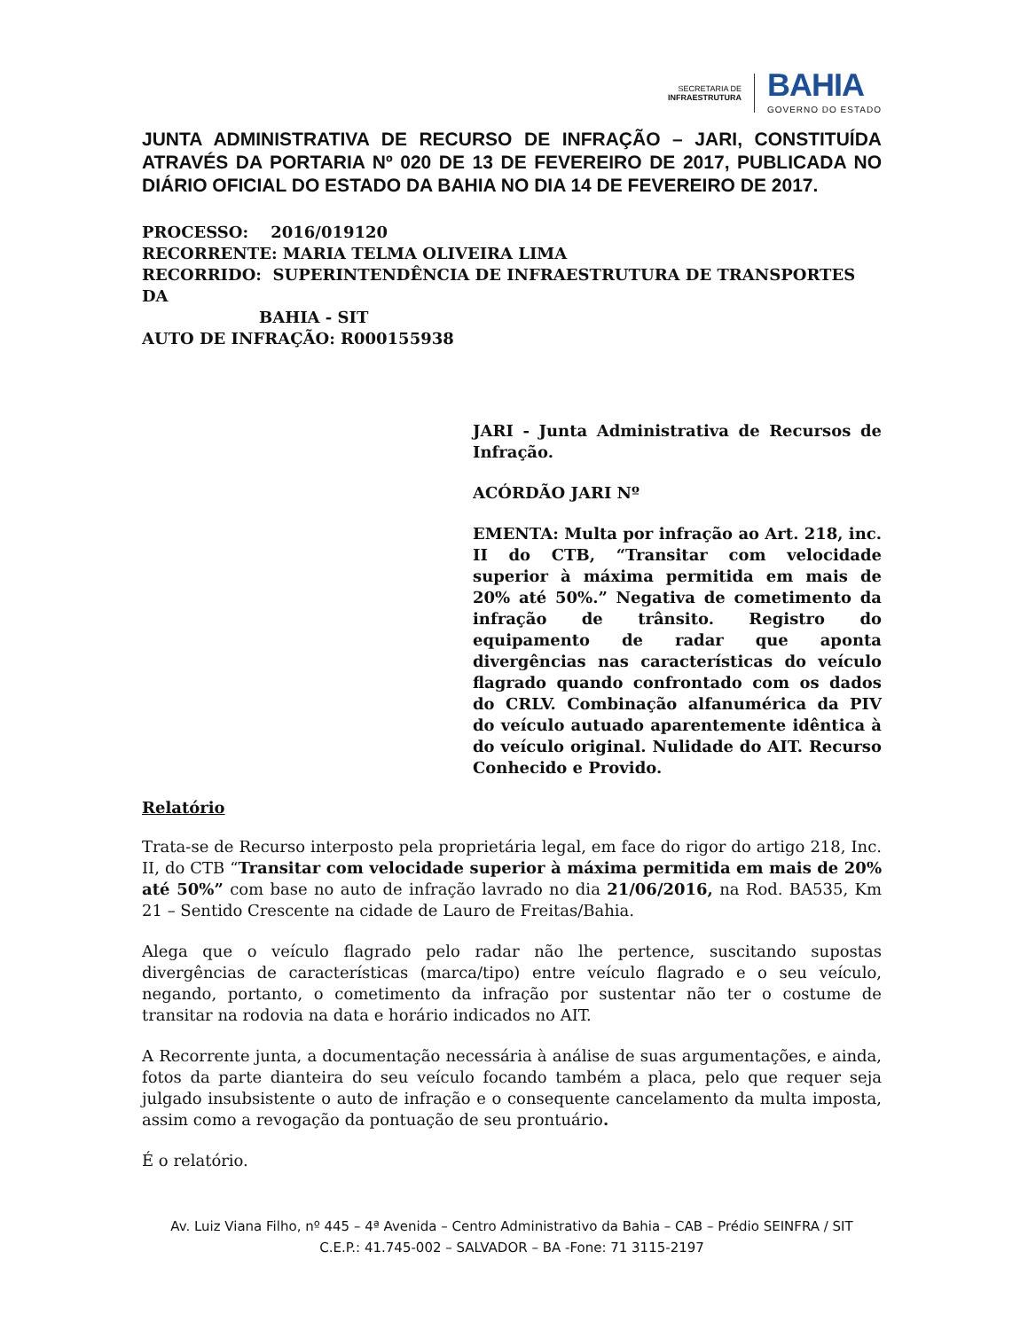SECRETARIA DE
INFRAESTRUTURA
BAHIA
GOVERNO DO ESTADO
JUNTA ADMINISTRATIVA DE RECURSO DE INFRAÇÃO – JARI, CONSTITUÍDA ATRAVÉS DA PORTARIA Nº 020 DE 13 DE FEVEREIRO DE 2017, PUBLICADA NO DIÁRIO OFICIAL DO ESTADO DA BAHIA NO DIA 14 DE FEVEREIRO DE 2017.
PROCESSO: 2016/019120
RECORRENTE: MARIA TELMA OLIVEIRA LIMA
RECORRIDO: SUPERINTENDÊNCIA DE INFRAESTRUTURA DE TRANSPORTES DA
BAHIA - SIT
AUTO DE INFRAÇÃO: R000155938
JARI - Junta Administrativa de Recursos de Infração.
ACÓRDÃO JARI Nº
EMENTA: Multa por infração ao Art. 218, inc. II do CTB, “Transitar com velocidade superior à máxima permitida em mais de 20% até 50%.” Negativa de cometimento da infração de trânsito. Registro do equipamento de radar que aponta divergências nas características do veículo flagrado quando confrontado com os dados do CRLV. Combinação alfanumérica da PIV do veículo autuado aparentemente idêntica à do veículo original. Nulidade do AIT. Recurso Conhecido e Provido.
Relatório
Trata-se de Recurso interposto pela proprietária legal, em face do rigor do artigo 218, Inc. II, do CTB “Transitar com velocidade superior à máxima permitida em mais de 20% até 50%” com base no auto de infração lavrado no dia 21/06/2016, na Rod. BA535, Km 21 – Sentido Crescente na cidade de Lauro de Freitas/Bahia.
Alega que o veículo flagrado pelo radar não lhe pertence, suscitando supostas divergências de características (marca/tipo) entre veículo flagrado e o seu veículo, negando, portanto, o cometimento da infração por sustentar não ter o costume de transitar na rodovia na data e horário indicados no AIT.
A Recorrente junta, a documentação necessária à análise de suas argumentações, e ainda, fotos da parte dianteira do seu veículo focando também a placa, pelo que requer seja julgado insubsistente o auto de infração e o consequente cancelamento da multa imposta, assim como a revogação da pontuação de seu prontuário.
É o relatório.
Av. Luiz Viana Filho, nº 445 – 4ª Avenida – Centro Administrativo da Bahia – CAB – Prédio SEINFRA / SIT
C.E.P.: 41.745-002 – SALVADOR – BA -Fone: 71 3115-2197